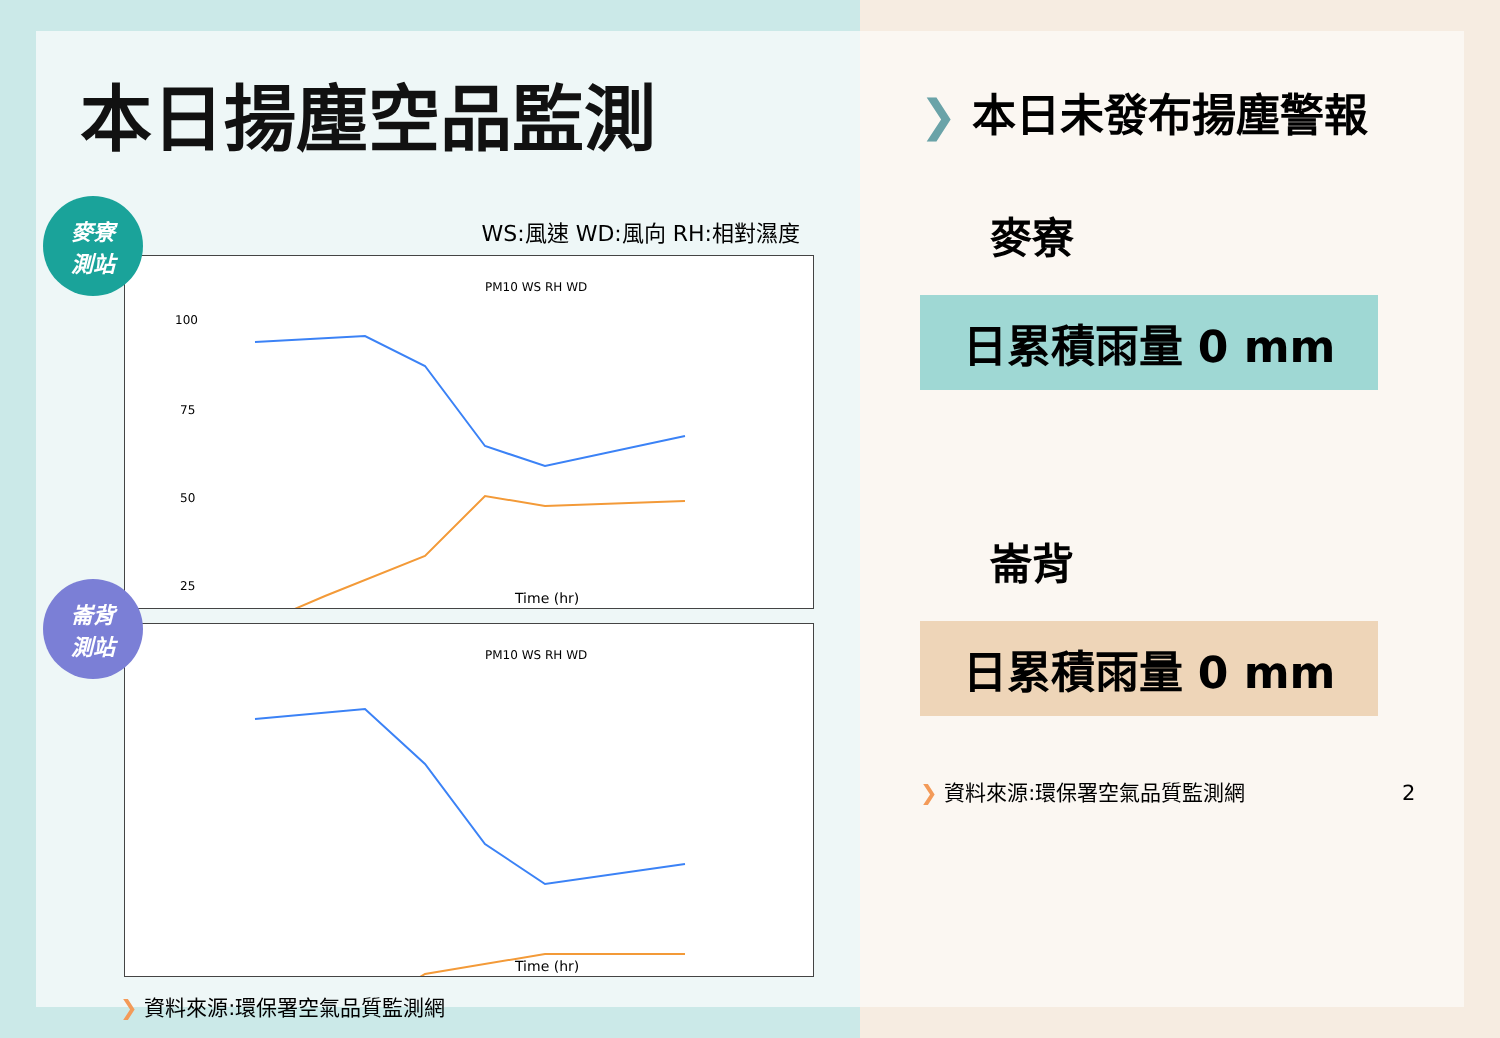本日揚塵空品監測
WS:風速 WD:風向 RH:相對濕度
麥寮
測站
PM10 WS RH WD
100
75
50
25
Time (hr)
崙背
測站
PM10 WS RH WD
Time (hr)
❯ 資料來源:環保署空氣品質監測網
❯ 本日未發布揚塵警報
麥寮
日累積雨量 0 mm
崙背
日累積雨量 0 mm
❯ 資料來源:環保署空氣品質監測網 2